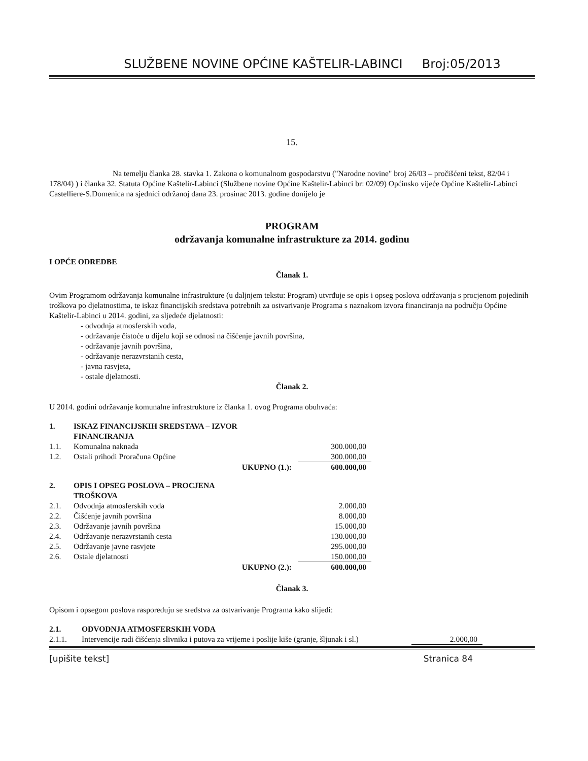SLUŽBENE NOVINE OPĆINE KAŠTELIR-LABINCI Broj:05/2013
15.
Na temelju članka 28. stavka 1. Zakona o komunalnom gospodarstvu ("Narodne novine" broj 26/03 – pročišćeni tekst, 82/04 i 178/04) ) i članka 32. Statuta Općine Kaštelir-Labinci (Službene novine Općine Kaštelir-Labinci br: 02/09) Općinsko vijeće Općine Kaštelir-Labinci Castelliere-S.Domenica na sjednici održanoj dana 23. prosinac 2013. godine donijelo je
PROGRAM
održavanja komunalne infrastrukture za 2014. godinu
I OPĆE ODREDBE
Članak 1.
Ovim Programom održavanja komunalne infrastrukture (u daljnjem tekstu: Program) utvrđuje se opis i opseg poslova održavanja s procjenom pojedinih troškova po djelatnostima, te iskaz financijskih sredstava potrebnih za ostvarivanje Programa s naznakom izvora financiranja na području Općine Kaštelir-Labinci u 2014. godini, za sljedeće djelatnosti:
- odvodnja atmosferskih voda,
- održavanje čistoće u dijelu koji se odnosi na čišćenje javnih površina,
- održavanje javnih površina,
- održavanje nerazvrstanih cesta,
- javna rasvjeta,
- ostale djelatnosti.
Članak 2.
U 2014. godini održavanje komunalne infrastrukture iz članka 1. ovog Programa obuhvaća:
| 1. | ISKAZ FINANCIJSKIH SREDSTAVA – IZVOR FINANCIRANJA | | |
| 1.1. | Komunalna naknada | | 300.000,00 |
| 1.2. | Ostali prihodi Proračuna Općine | | 300.000,00 |
| | | UKUPNO (1.): | 600.000,00 |
| 2. | OPIS I OPSEG POSLOVA – PROCJENA TROŠKOVA | | |
| 2.1. | Odvodnja atmosferskih voda | | 2.000,00 |
| 2.2. | Čišćenje javnih površina | | 8.000,00 |
| 2.3. | Održavanje javnih površina | | 15.000,00 |
| 2.4. | Održavanje nerazvrstanih cesta | | 130.000,00 |
| 2.5. | Održavanje javne rasvjete | | 295.000,00 |
| 2.6. | Ostale djelatnosti | | 150.000,00 |
| | | UKUPNO (2.): | 600.000,00 |
Članak 3.
Opisom i opsegom poslova raspoređuju se sredstva za ostvarivanje Programa kako slijedi:
| 2.1. | ODVODNJA ATMOSFERSKIH VODA | |
| 2.1.1. | Intervencije radi čišćenja slivnika i putova za vrijeme i poslije kiše (granje, šljunak i sl.) | 2.000,00 |
[upišite tekst] Stranica 84